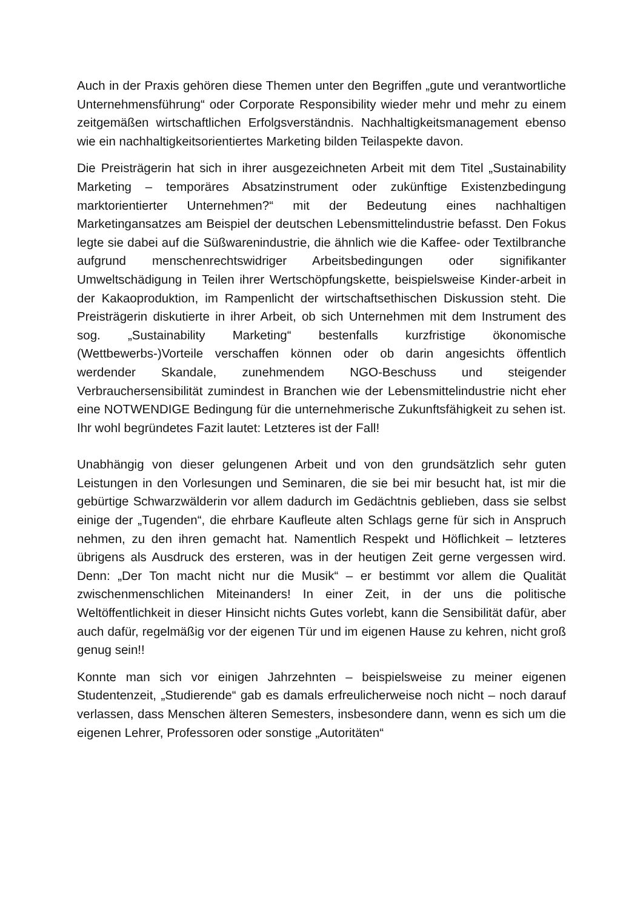Auch in der Praxis gehören diese Themen unter den Begriffen „gute und verantwortliche Unternehmensführung“ oder Corporate Responsibility wieder mehr und mehr zu einem zeitgemäßen wirtschaftlichen Erfolgsverständnis. Nachhaltigkeitsmanagement ebenso wie ein nachhaltigkeitsorientiertes Marketing bilden Teilaspekte davon.
Die Preisträgerin hat sich in ihrer ausgezeichneten Arbeit mit dem Titel „Sustainability Marketing – temporäres Absatzinstrument oder zukünftige Existenzbedingung marktorientierter Unternehmen?“ mit der Bedeutung eines nachhaltigen Marketingansatzes am Beispiel der deutschen Lebensmittelindustrie befasst. Den Fokus legte sie dabei auf die Süßwarenindustrie, die ähnlich wie die Kaffee- oder Textilbranche aufgrund menschenrechtswidriger Arbeitsbedingungen oder signifikanter Umweltschädigung in Teilen ihrer Wertschöpfungskette, beispielsweise Kinder-arbeit in der Kakaoproduktion, im Rampenlicht der wirtschaftsethischen Diskussion steht. Die Preisträgerin diskutierte in ihrer Arbeit, ob sich Unternehmen mit dem Instrument des sog. „Sustainability Marketing“ bestenfalls kurzfristige ökonomische (Wettbewerbs-)Vorteile verschaffen können oder ob darin angesichts öffentlich werdender Skandale, zunehmendem NGO-Beschuss und steigender Verbrauchersensibilität zumindest in Branchen wie der Lebensmittelindustrie nicht eher eine NOTWENDIGE Bedingung für die unternehmerische Zukunftsfähigkeit zu sehen ist. Ihr wohl begründetes Fazit lautet: Letzteres ist der Fall!
Unabhängig von dieser gelungenen Arbeit und von den grundsätzlich sehr guten Leistungen in den Vorlesungen und Seminaren, die sie bei mir besucht hat, ist mir die gebürtige Schwarzwälderin vor allem dadurch im Gedächtnis geblieben, dass sie selbst einige der „Tugenden“, die ehrbare Kaufleute alten Schlags gerne für sich in Anspruch nehmen, zu den ihren gemacht hat. Namentlich Respekt und Höflichkeit – letzteres übrigens als Ausdruck des ersteren, was in der heutigen Zeit gerne vergessen wird. Denn: „Der Ton macht nicht nur die Musik“ – er bestimmt vor allem die Qualität zwischenmenschlichen Miteinanders! In einer Zeit, in der uns die politische Weltöffentlichkeit in dieser Hinsicht nichts Gutes vorlebt, kann die Sensibilität dafür, aber auch dafür, regelmäßig vor der eigenen Tür und im eigenen Hause zu kehren, nicht groß genug sein!!
Konnte man sich vor einigen Jahrzehnten – beispielsweise zu meiner eigenen Studentenzeit, „Studierende“ gab es damals erfreulicherweise noch nicht – noch darauf verlassen, dass Menschen älteren Semesters, insbesondere dann, wenn es sich um die eigenen Lehrer, Professoren oder sonstige „Autoritäten“